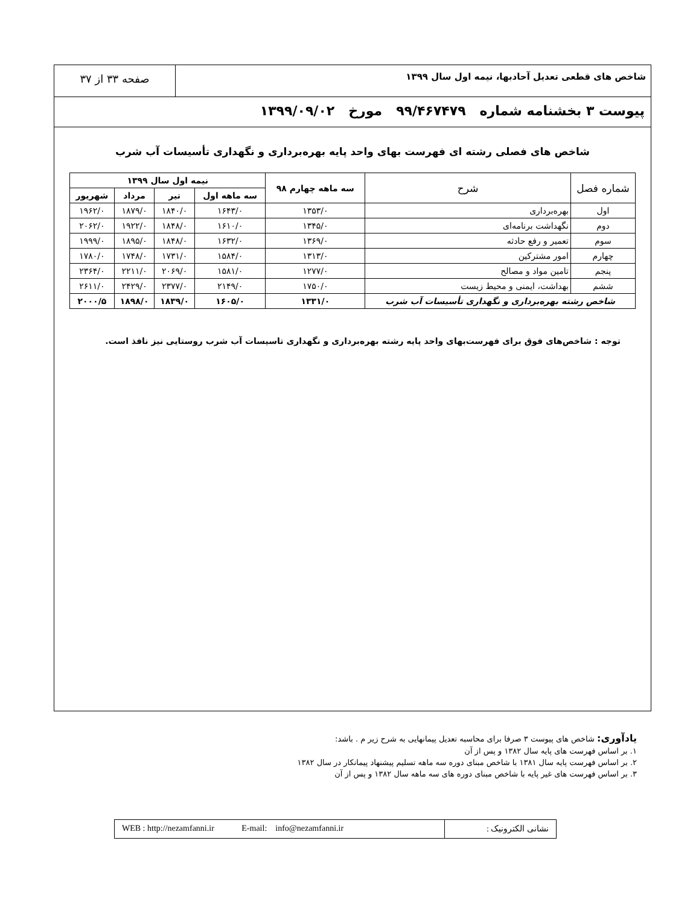شاخص های قطعی تعدیل آحادبها، نیمه اول سال ۱۳۹۹
صفحه ۳۳ از ۳۷
پیوست ۳ بخشنامه شماره ۹۹/۴۶۷۴۷۹ مورخ ۱۳۹۹/۰۹/۰۲
شاخص های فصلی رشته ای فهرست بهای واحد پایه بهره‌برداری و نگهداری تأسیسات آب شرب
| شماره فصل | شرح | سه ماهه چهارم ۹۸ | نیمه اول سال ۱۳۹۹ | | | |
| --- | --- | --- | --- | --- | --- | --- |
| | | | سه ماهه اول | تیر | مرداد | شهریور |
| اول | بهره‌برداری | ۱۳۵۳/۰ | ۱۶۴۳/۰ | ۱۸۴۰/۰ | ۱۸۷۹/۰ | ۱۹۶۲/۰ |
| دوم | نگهداشت برنامه‌ای | ۱۳۴۵/۰ | ۱۶۱۰/۰ | ۱۸۴۸/۰ | ۱۹۲۲/۰ | ۲۰۶۲/۰ |
| سوم | تعمیر و رفع حادثه | ۱۳۶۹/۰ | ۱۶۳۲/۰ | ۱۸۴۸/۰ | ۱۸۹۵/۰ | ۱۹۹۹/۰ |
| چهارم | امور مشترکین | ۱۳۱۳/۰ | ۱۵۸۴/۰ | ۱۷۳۱/۰ | ۱۷۴۸/۰ | ۱۷۸۰/۰ |
| پنجم | تامین مواد و مصالح | ۱۲۷۷/۰ | ۱۵۸۱/۰ | ۲۰۶۹/۰ | ۲۲۱۱/۰ | ۲۳۶۴/۰ |
| ششم | بهداشت، ایمنی و محیط زیست | ۱۷۵۰/۰ | ۲۱۴۹/۰ | ۲۳۷۷/۰ | ۲۴۲۹/۰ | ۲۶۱۱/۰ |
| شاخص رشته بهره‌برداری و نگهداری تأسیسات آب شرب | | ۱۳۳۱/۰ | ۱۶۰۵/۰ | ۱۸۳۹/۰ | ۱۸۹۸/۰ | ۲۰۰۰/۵ |
توجه : شاخص‌های فوق برای فهرست‌بهای واحد پایه رشته بهره‌برداری و نگهداری تاسیسات آب شرب روستایی نیز نافذ است.
یادآوری: شاخص های پیوست ۳ صرفا برای محاسبه تعدیل پیمانهایی به شرح زیر م . باشد:
۱. بر اساس فهرست های پایه سال ۱۳۸۲ و پس از آن
۲. بر اساس فهرست پایه سال ۱۳۸۱ با شاخص مبنای دوره سه ماهه تسلیم پیشنهاد پیمانکار در سال ۱۳۸۲
۳. بر اساس فهرست های غیر پایه با شاخص مبنای دوره های سه ماهه سال ۱۳۸۲ و پس از آن
نشانی الکترونیک : WEB : http://nezamfanni.ir E-mail: info@nezamfanni.ir